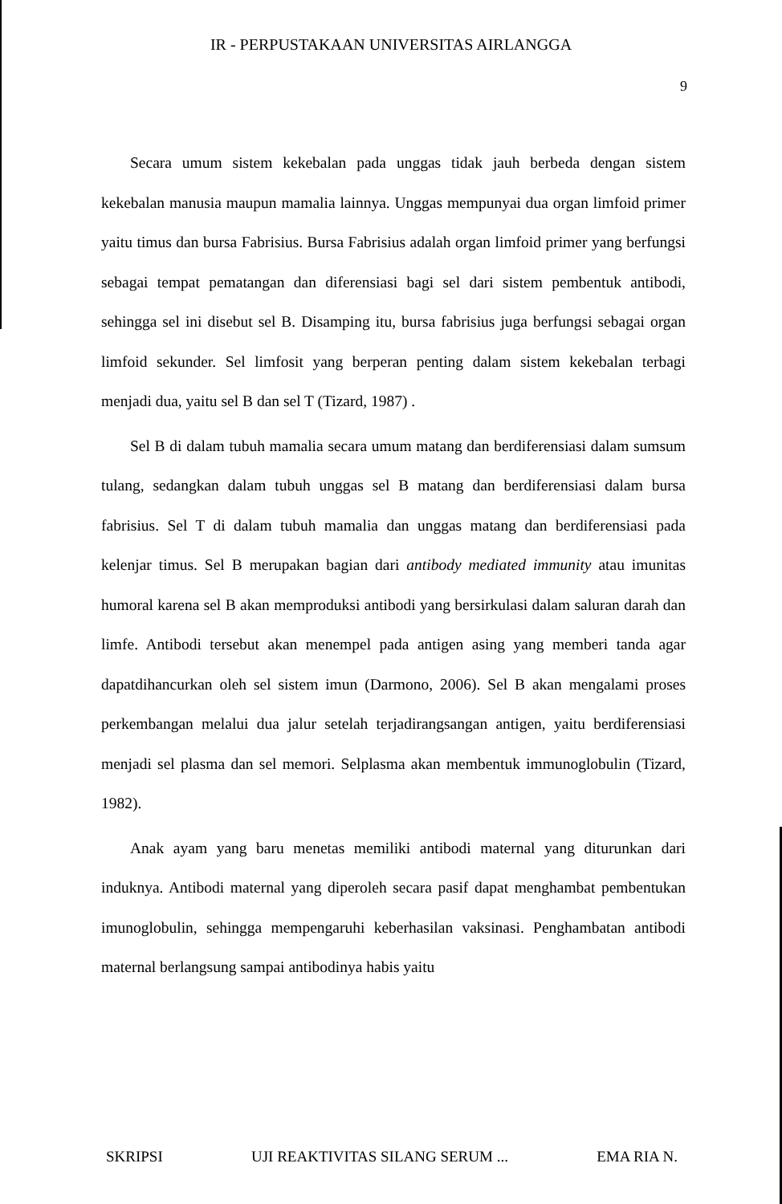IR - PERPUSTAKAAN UNIVERSITAS AIRLANGGA
9
Secara umum sistem kekebalan pada unggas tidak jauh berbeda dengan sistem kekebalan manusia maupun mamalia lainnya. Unggas mempunyai dua organ limfoid primer yaitu timus dan bursa Fabrisius. Bursa Fabrisius adalah organ limfoid primer yang berfungsi sebagai tempat pematangan dan diferensiasi bagi sel dari sistem pembentuk antibodi, sehingga sel ini disebut sel B. Disamping itu, bursa fabrisius juga berfungsi sebagai organ limfoid sekunder. Sel limfosit yang berperan penting dalam sistem kekebalan terbagi menjadi dua, yaitu sel B dan sel T (Tizard, 1987) .
Sel B di dalam tubuh mamalia secara umum matang dan berdiferensiasi dalam sumsum tulang, sedangkan dalam tubuh unggas sel B matang dan berdiferensiasi dalam bursa fabrisius. Sel T di dalam tubuh mamalia dan unggas matang dan berdiferensiasi pada kelenjar timus. Sel B merupakan bagian dari antibody mediated immunity atau imunitas humoral karena sel B akan memproduksi antibodi yang bersirkulasi dalam saluran darah dan limfe. Antibodi tersebut akan menempel pada antigen asing yang memberi tanda agar dapatdihancurkan oleh sel sistem imun (Darmono, 2006). Sel B akan mengalami proses perkembangan melalui dua jalur setelah terjadirangsangan antigen, yaitu berdiferensiasi menjadi sel plasma dan sel memori. Selplasma akan membentuk immunoglobulin (Tizard, 1982).
Anak ayam yang baru menetas memiliki antibodi maternal yang diturunkan dari induknya. Antibodi maternal yang diperoleh secara pasif dapat menghambat pembentukan imunoglobulin, sehingga mempengaruhi keberhasilan vaksinasi. Penghambatan antibodi maternal berlangsung sampai antibodinya habis yaitu
SKRIPSI UJI REAKTIVITAS SILANG SERUM ... EMA RIA N.